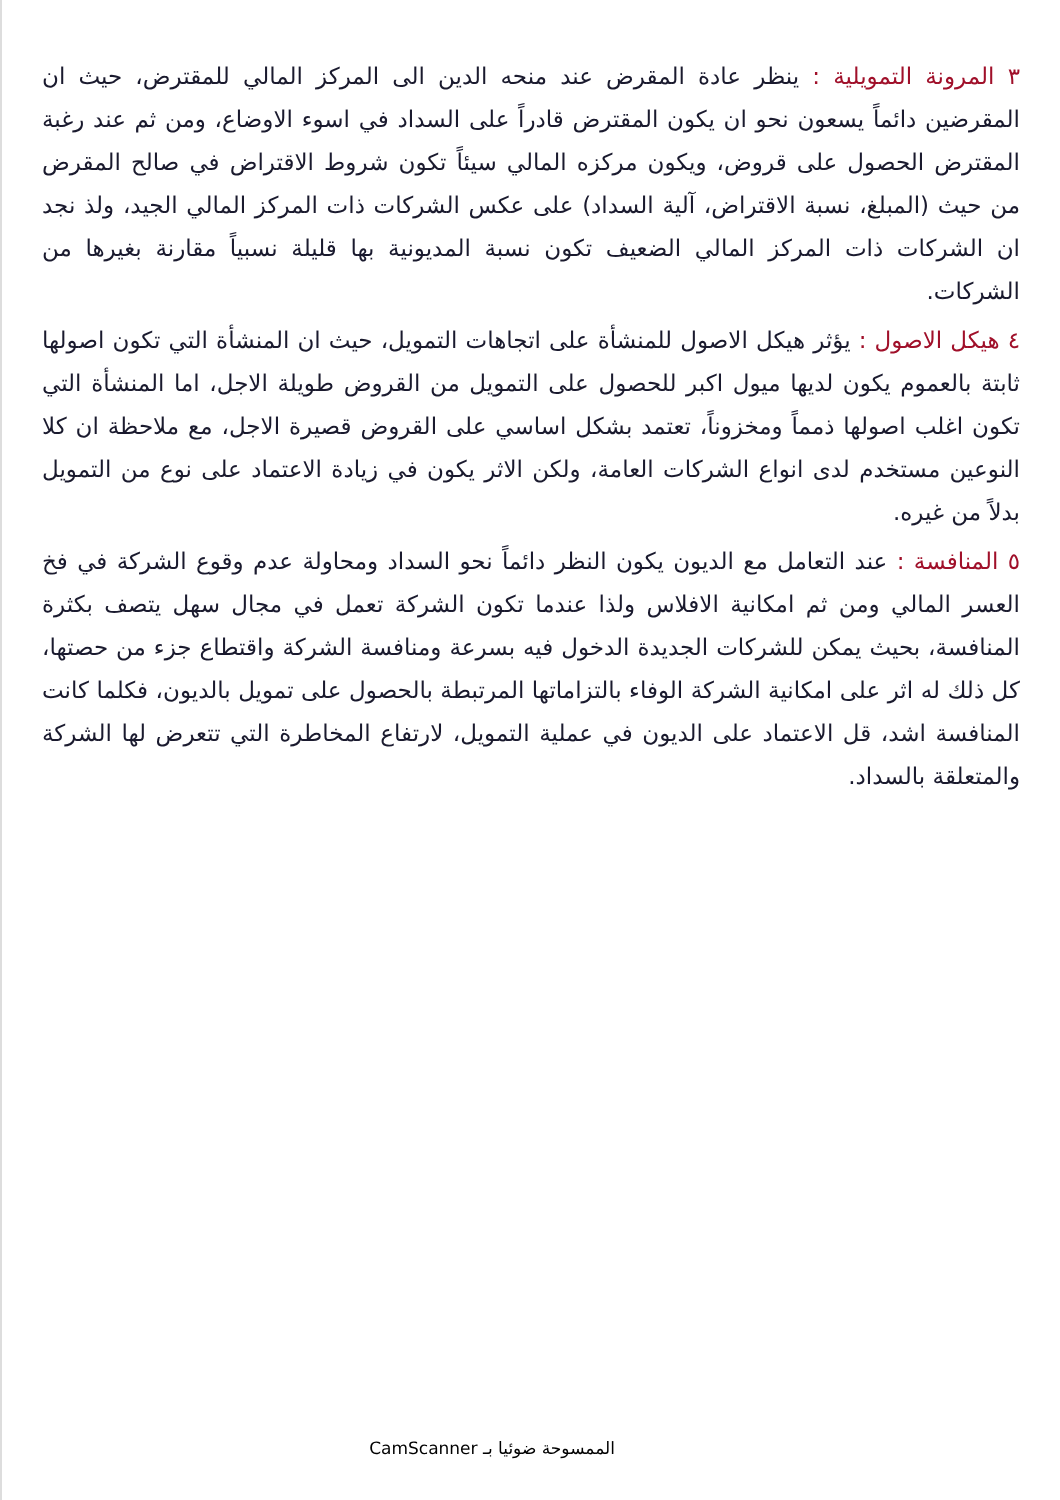٣ المرونة التمويلية : ينظر عادة المقرض عند منحه الدين الى المركز المالي للمقترض، حيث ان المقرضين دائماً يسعون نحو ان يكون المقترض قادراً على السداد في اسوء الاوضاع، ومن ثم عند رغبة المقترض الحصول على قروض، ويكون مركزه المالي سيئاً تكون شروط الاقتراض في صالح المقرض من حيث (المبلغ، نسبة الاقتراض، آلية السداد) على عكس الشركات ذات المركز المالي الجيد، ولذ نجد ان الشركات ذات المركز المالي الضعيف تكون نسبة المديونية بها قليلة نسبياً مقارنة بغيرها من الشركات.
٤ هيكل الاصول : يؤثر هيكل الاصول للمنشأة على اتجاهات التمويل، حيث ان المنشأة التي تكون اصولها ثابتة بالعموم يكون لديها ميول اكبر للحصول على التمويل من القروض طويلة الاجل، اما المنشأة التي تكون اغلب اصولها ذمماً ومخزوناً، تعتمد بشكل اساسي على القروض قصيرة الاجل، مع ملاحظة ان كلا النوعين مستخدم لدى انواع الشركات العامة، ولكن الاثر يكون في زيادة الاعتماد على نوع من التمويل بدلاً من غيره.
٥ المنافسة : عند التعامل مع الديون يكون النظر دائماً نحو السداد ومحاولة عدم وقوع الشركة في فخ العسر المالي ومن ثم امكانية الافلاس ولذا عندما تكون الشركة تعمل في مجال سهل يتصف بكثرة المنافسة، بحيث يمكن للشركات الجديدة الدخول فيه بسرعة ومنافسة الشركة واقتطاع جزء من حصتها، كل ذلك له اثر على امكانية الشركة الوفاء بالتزاماتها المرتبطة بالحصول على تمويل بالديون، فكلما كانت المنافسة اشد، قل الاعتماد على الديون في عملية التمويل، لارتفاع المخاطرة التي تتعرض لها الشركة والمتعلقة بالسداد.
الممسوحة ضوئيا بـ CamScanner